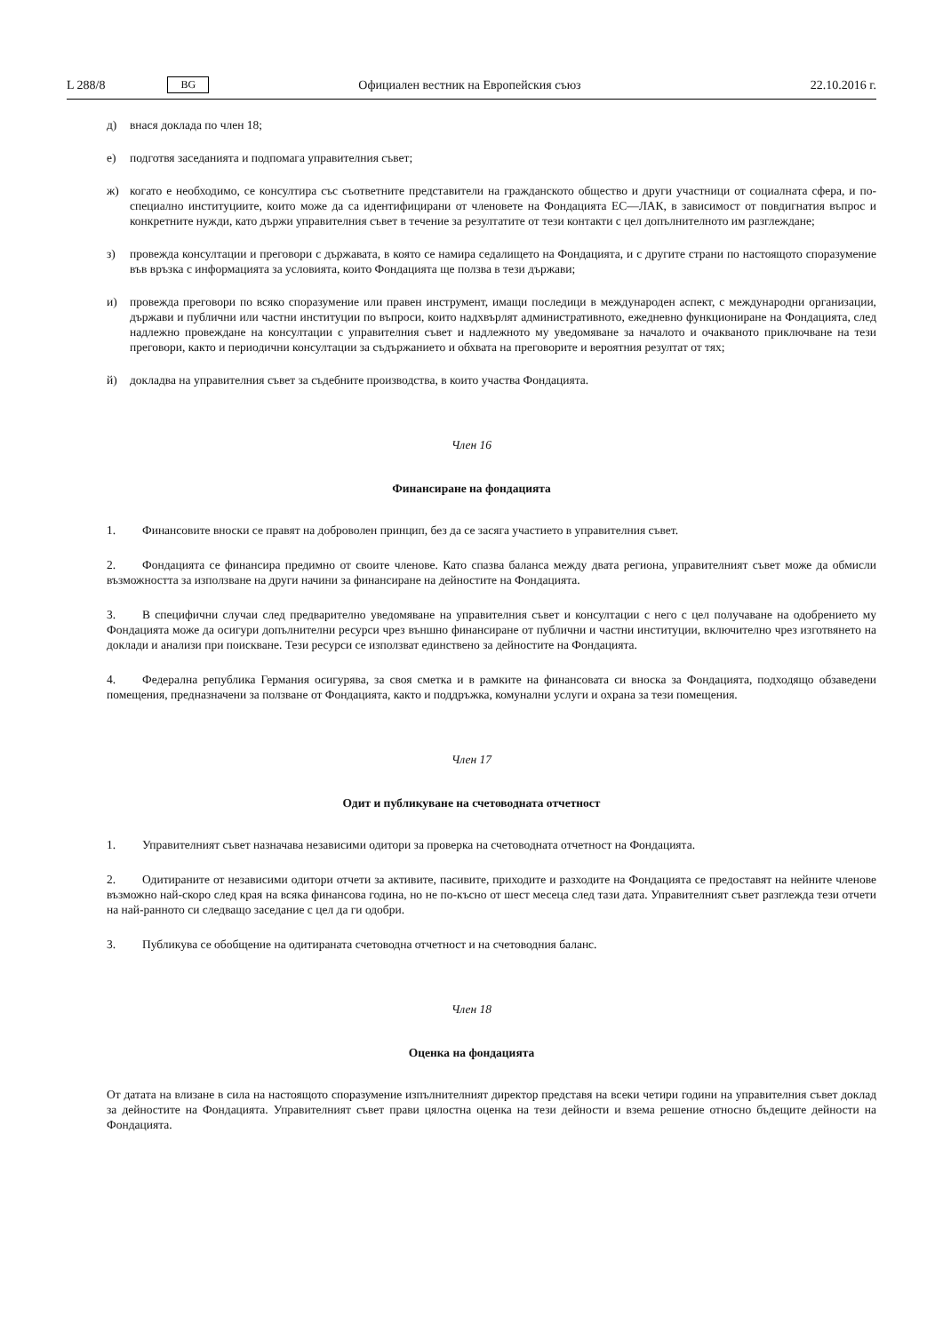L 288/8 BG Официален вестник на Европейския съюз 22.10.2016 г.
д) внася доклада по член 18;
е) подготвя заседанията и подпомага управителния съвет;
ж) когато е необходимо, се консултира със съответните представители на гражданското общество и други участници от социалната сфера, и по-специално институциите, които може да са идентифицирани от членовете на Фондацията ЕС—ЛАК, в зависимост от повдигнатия въпрос и конкретните нужди, като държи управителния съвет в течение за резултатите от тези контакти с цел допълнителното им разглеждане;
з) провежда консултации и преговори с държавата, в която се намира седалището на Фондацията, и с другите страни по настоящото споразумение във връзка с информацията за условията, които Фондацията ще ползва в тези държави;
и) провежда преговори по всяко споразумение или правен инструмент, имащи последици в международен аспект, с международни организации, държави и публични или частни институции по въпроси, които надхвърлят администра­тивното, ежедневно функциониране на Фондацията, след надлежно провеждане на консултации с управителния съвет и надлежното му уведомяване за началото и очакваното приключване на тези преговори, както и периодични консултации за съдържанието и обхвата на преговорите и вероятния резултат от тях;
й) докладва на управителния съвет за съдебните производства, в които участва Фондацията.
Член 16
Финансиране на фондацията
1. Финансовите вноски се правят на доброволен принцип, без да се засяга участието в управителния съвет.
2. Фондацията се финансира предимно от своите членове. Като спазва баланса между двата региона, управителният съвет може да обмисли възможността за използване на други начини за финансиране на дейностите на Фондацията.
3. В специфични случаи след предварително уведомяване на управителния съвет и консултации с него с цел получаване на одобрението му Фондацията може да осигури допълнителни ресурси чрез външно финансиране от публични и частни институции, включително чрез изготвянето на доклади и анализи при поискване. Тези ресурси се използват единствено за дейностите на Фондацията.
4. Федерална република Германия осигурява, за своя сметка и в рамките на финансовата си вноска за Фондацията, подходящо обзаведени помещения, предназначени за ползване от Фондацията, както и поддръжка, комунални услуги и охрана за тези помещения.
Член 17
Одит и публикуване на счетоводната отчетност
1. Управителният съвет назначава независими одитори за проверка на счетоводната отчетност на Фондацията.
2. Одитираните от независими одитори отчети за активите, пасивите, приходите и разходите на Фондацията се предоставят на нейните членове възможно най-скоро след края на всяка финансова година, но не по-късно от шест месеца след тази дата. Управителният съвет разглежда тези отчети на най-ранното си следващо заседание с цел да ги одобри.
3. Публикува се обобщение на одитираната счетоводна отчетност и на счетоводния баланс.
Член 18
Оценка на фондацията
От датата на влизане в сила на настоящото споразумение изпълнителният директор представя на всеки четири години на управителния съвет доклад за дейностите на Фондацията. Управителният съвет прави цялостна оценка на тези дейности и взема решение относно бъдещите дейности на Фондацията.